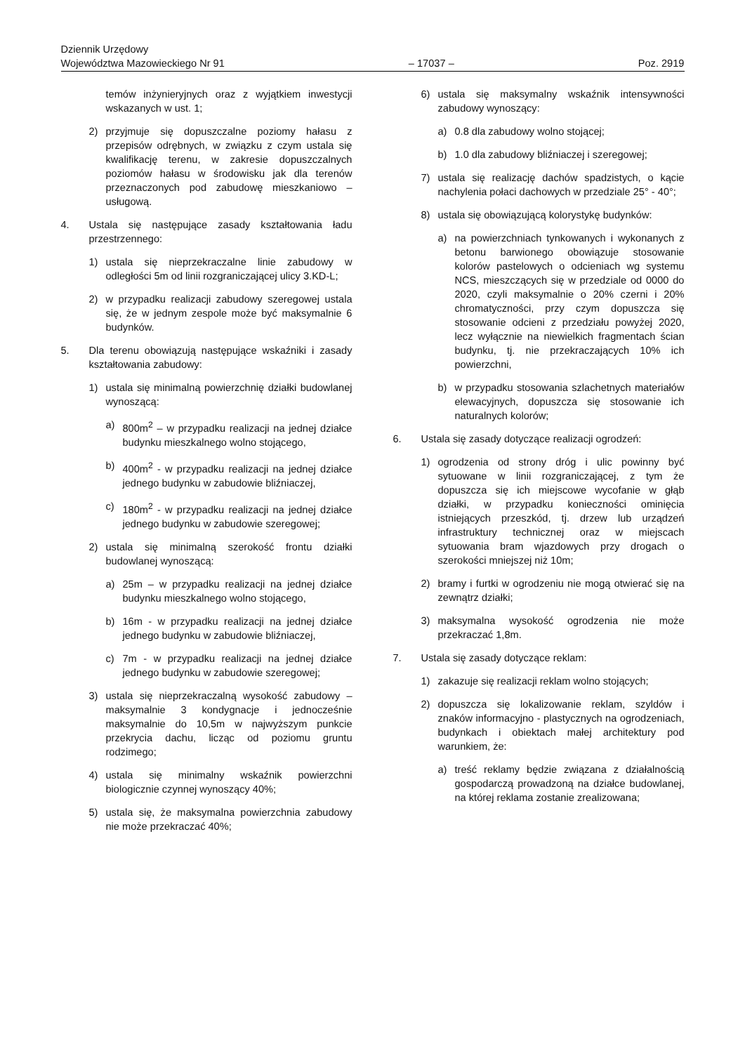Dziennik Urzędowy
Województwa Mazowieckiego Nr 91
– 17037 –
Poz. 2919
temów inżynieryjnych oraz z wyjątkiem inwestycji wskazanych w ust. 1;
2) przyjmuje się dopuszczalne poziomy hałasu z przepisów odrębnych, w związku z czym ustala się kwalifikację terenu, w zakresie dopuszczalnych poziomów hałasu w środowisku jak dla terenów przeznaczonych pod zabudowę mieszkaniowo – usługową.
4. Ustala się następujące zasady kształtowania ładu przestrzennego:
1) ustala się nieprzekraczalne linie zabudowy w odległości 5m od linii rozgraniczającej ulicy 3.KD-L;
2) w przypadku realizacji zabudowy szeregowej ustala się, że w jednym zespole może być maksymalnie 6 budynków.
5. Dla terenu obowiązują następujące wskaźniki i zasady kształtowania zabudowy:
1) ustala się minimalną powierzchnię działki budowlanej wynoszącą:
a) 800m<sup>2</sup> – w przypadku realizacji na jednej działce budynku mieszkalnego wolno stojącego,
b) 400m<sup>2</sup> - w przypadku realizacji na jednej działce jednego budynku w zabudowie bliźniaczej,
c) 180m<sup>2</sup> - w przypadku realizacji na jednej działce jednego budynku w zabudowie szeregowej;
2) ustala się minimalną szerokość frontu działki budowlanej wynoszącą:
a) 25m – w przypadku realizacji na jednej działce budynku mieszkalnego wolno stojącego,
b) 16m - w przypadku realizacji na jednej działce jednego budynku w zabudowie bliźniaczej,
c) 7m - w przypadku realizacji na jednej działce jednego budynku w zabudowie szeregowej;
3) ustala się nieprzekraczalną wysokość zabudowy – maksymalnie 3 kondygnacje i jednocześnie maksymalnie do 10,5m w najwyższym punkcie przekrycia dachu, licząc od poziomu gruntu rodzimego;
4) ustala się minimalny wskaźnik powierzchni biologicznie czynnej wynoszący 40%;
5) ustala się, że maksymalna powierzchnia zabudowy nie może przekraczać 40%;
6) ustala się maksymalny wskaźnik intensywności zabudowy wynoszący:
a) 0.8 dla zabudowy wolno stojącej;
b) 1.0 dla zabudowy bliźniaczej i szeregowej;
7) ustala się realizację dachów spadzistych, o kącie nachylenia połaci dachowych w przedziale 25° - 40°;
8) ustala się obowiązującą kolorystykę budynków:
a) na powierzchniach tynkowanych i wykonanych z betonu barwionego obowiązuje stosowanie kolorów pastelowych o odcieniach wg systemu NCS, mieszczących się w przedziale od 0000 do 2020, czyli maksymalnie o 20% czerni i 20% chromatyczności, przy czym dopuszcza się stosowanie odcieni z przedziału powyżej 2020, lecz wyłącznie na niewielkich fragmentach ścian budynku, tj. nie przekraczających 10% ich powierzchni,
b) w przypadku stosowania szlachetnych materiałów elewacyjnych, dopuszcza się stosowanie ich naturalnych kolorów;
6. Ustala się zasady dotyczące realizacji ogrodzeń:
1) ogrodzenia od strony dróg i ulic powinny być sytuowane w linii rozgraniczającej, z tym że dopuszcza się ich miejscowe wycofanie w głąb działki, w przypadku konieczności ominięcia istniejących przeszkód, tj. drzew lub urządzeń infrastruktury technicznej oraz w miejscach sytuowania bram wjazdowych przy drogach o szerokości mniejszej niż 10m;
2) bramy i furtki w ogrodzeniu nie mogą otwierać się na zewnątrz działki;
3) maksymalna wysokość ogrodzenia nie może przekraczać 1,8m.
7. Ustala się zasady dotyczące reklam:
1) zakazuje się realizacji reklam wolno stojących;
2) dopuszcza się lokalizowanie reklam, szyldów i znaków informacyjno - plastycznych na ogrodzeniach, budynkach i obiektach małej architektury pod warunkiem, że:
a) treść reklamy będzie związana z działalnością gospodarczą prowadzoną na działce budowlanej, na której reklama zostanie zrealizowana;